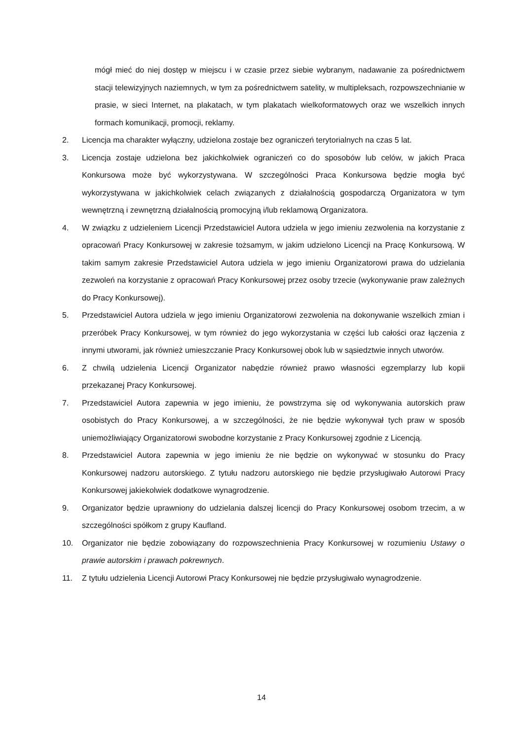mógł mieć do niej dostęp w miejscu i w czasie przez siebie wybranym, nadawanie za pośrednictwem stacji telewizyjnych naziemnych, w tym za pośrednictwem satelity, w multipleksach, rozpowszechnianie w prasie, w sieci Internet, na plakatach, w tym plakatach wielkoformatowych oraz we wszelkich innych formach komunikacji, promocji, reklamy.
2. Licencja ma charakter wyłączny, udzielona zostaje bez ograniczeń terytorialnych na czas 5 lat.
3. Licencja zostaje udzielona bez jakichkolwiek ograniczeń co do sposobów lub celów, w jakich Praca Konkursowa może być wykorzystywana. W szczególności Praca Konkursowa będzie mogła być wykorzystywana w jakichkolwiek celach związanych z działalnością gospodarczą Organizatora w tym wewnętrzną i zewnętrzną działalnością promocyjną i/lub reklamową Organizatora.
4. W związku z udzieleniem Licencji Przedstawiciel Autora udziela w jego imieniu zezwolenia na korzystanie z opracowań Pracy Konkursowej w zakresie tożsamym, w jakim udzielono Licencji na Pracę Konkursową. W takim samym zakresie Przedstawiciel Autora udziela w jego imieniu Organizatorowi prawa do udzielania zezwoleń na korzystanie z opracowań Pracy Konkursowej przez osoby trzecie (wykonywanie praw zależnych do Pracy Konkursowej).
5. Przedstawiciel Autora udziela w jego imieniu Organizatorowi zezwolenia na dokonywanie wszelkich zmian i przeróbek Pracy Konkursowej, w tym również do jego wykorzystania w części lub całości oraz łączenia z innymi utworami, jak również umieszczanie Pracy Konkursowej obok lub w sąsiedztwie innych utworów.
6. Z chwilą udzielenia Licencji Organizator nabędzie również prawo własności egzemplarzy lub kopii przekazanej Pracy Konkursowej.
7. Przedstawiciel Autora zapewnia w jego imieniu, że powstrzyma się od wykonywania autorskich praw osobistych do Pracy Konkursowej, a w szczególności, że nie będzie wykonywał tych praw w sposób uniemożliwiający Organizatorowi swobodne korzystanie z Pracy Konkursowej zgodnie z Licencją.
8. Przedstawiciel Autora zapewnia w jego imieniu że nie będzie on wykonywać w stosunku do Pracy Konkursowej nadzoru autorskiego. Z tytułu nadzoru autorskiego nie będzie przysługiwało Autorowi Pracy Konkursowej jakiekolwiek dodatkowe wynagrodzenie.
9. Organizator będzie uprawniony do udzielania dalszej licencji do Pracy Konkursowej osobom trzecim, a w szczególności spółkom z grupy Kaufland.
10. Organizator nie będzie zobowiązany do rozpowszechnienia Pracy Konkursowej w rozumieniu Ustawy o prawie autorskim i prawach pokrewnych.
11. Z tytułu udzielenia Licencji Autorowi Pracy Konkursowej nie będzie przysługiwało wynagrodzenie.
14